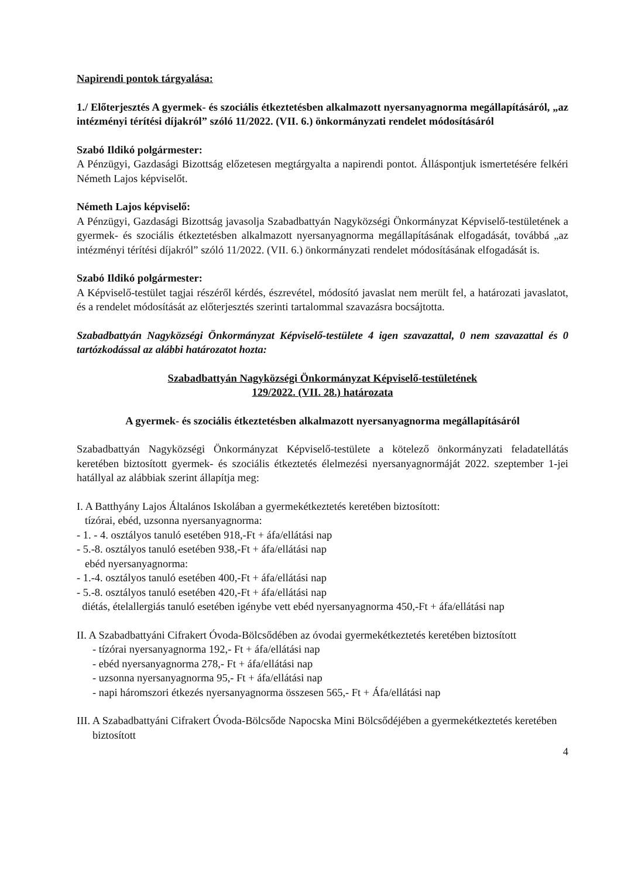Napirendi pontok tárgyalása:
1./ Előterjesztés A gyermek- és szociális étkeztetésben alkalmazott nyersanyagnorma megállapításáról, „az intézményi térítési díjakról” szóló 11/2022. (VII. 6.) önkormányzati rendelet módosításáról
Szabó Ildikó polgármester:
A Pénzügyi, Gazdasági Bizottság előzetesen megtárgyalta a napirendi pontot. Álláspontjuk ismertetésére felkéri Németh Lajos képviselőt.
Németh Lajos képviselő:
A Pénzügyi, Gazdasági Bizottság javasolja Szabadbattyán Nagyközségi Önkormányzat Képviselő-testületének a gyermek- és szociális étkeztetésben alkalmazott nyersanyagnorma megállapításának elfogadását, továbbá „az intézményi térítési díjakról” szóló 11/2022. (VII. 6.) önkormányzati rendelet módosításának elfogadását is.
Szabó Ildikó polgármester:
A Képviselő-testület tagjai részéről kérdés, észrevétel, módosító javaslat nem merült fel, a határozati javaslatot, és a rendelet módosítását az előterjesztés szerinti tartalommal szavazásra bocsájtotta.
Szabadbattyán Nagyközségi Önkormányzat Képviselő-testülete 4 igen szavazattal, 0 nem szavazattal és 0 tartózkodással az alábbi határozatot hozta:
Szabadbattyán Nagyközségi Önkormányzat Képviselő-testületének
129/2022. (VII. 28.) határozata
A gyermek- és szociális étkeztetésben alkalmazott nyersanyagnorma megállapításáról
Szabadbattyán Nagyközségi Önkormányzat Képviselő-testülete a kötelező önkormányzati feladatellátás keretében biztosított gyermek- és szociális étkeztetés élelmezési nyersanyagnormáját 2022. szeptember 1-jei hatállyal az alábbiak szerint állapítja meg:
I. A Batthyány Lajos Általános Iskolában a gyermekétkeztetés keretében biztosított:
tízórai, ebéd, uzsonna nyersanyagnorma:
- 1. - 4. osztályos tanuló esetében 918,-Ft + áfa/ellátási nap
- 5.-8. osztályos tanuló esetében 938,-Ft + áfa/ellátási nap
ebéd nyersanyagnorma:
- 1.-4. osztályos tanuló esetében 400,-Ft + áfa/ellátási nap
- 5.-8. osztályos tanuló esetében 420,-Ft + áfa/ellátási nap
diétás, ételallergiás tanuló esetében igénybe vett ebéd nyersanyagnorma 450,-Ft + áfa/ellátási nap
II. A Szabadbattyáni Cifrakert Óvoda-Bölcsődében az óvodai gyermekétkeztetés keretében biztosított
- tízórai nyersanyagnorma 192,- Ft + áfa/ellátási nap
- ebéd nyersanyagnorma 278,- Ft + áfa/ellátási nap
- uzsonna nyersanyagnorma 95,- Ft + áfa/ellátási nap
- napi háromszori étkezés nyersanyagnorma összesen 565,- Ft + Áfa/ellátási nap
III. A Szabadbattyáni Cifrakert Óvoda-Bölcsőde Napocska Mini Bölcsődéjében a gyermekétkeztetés keretében biztosított
4